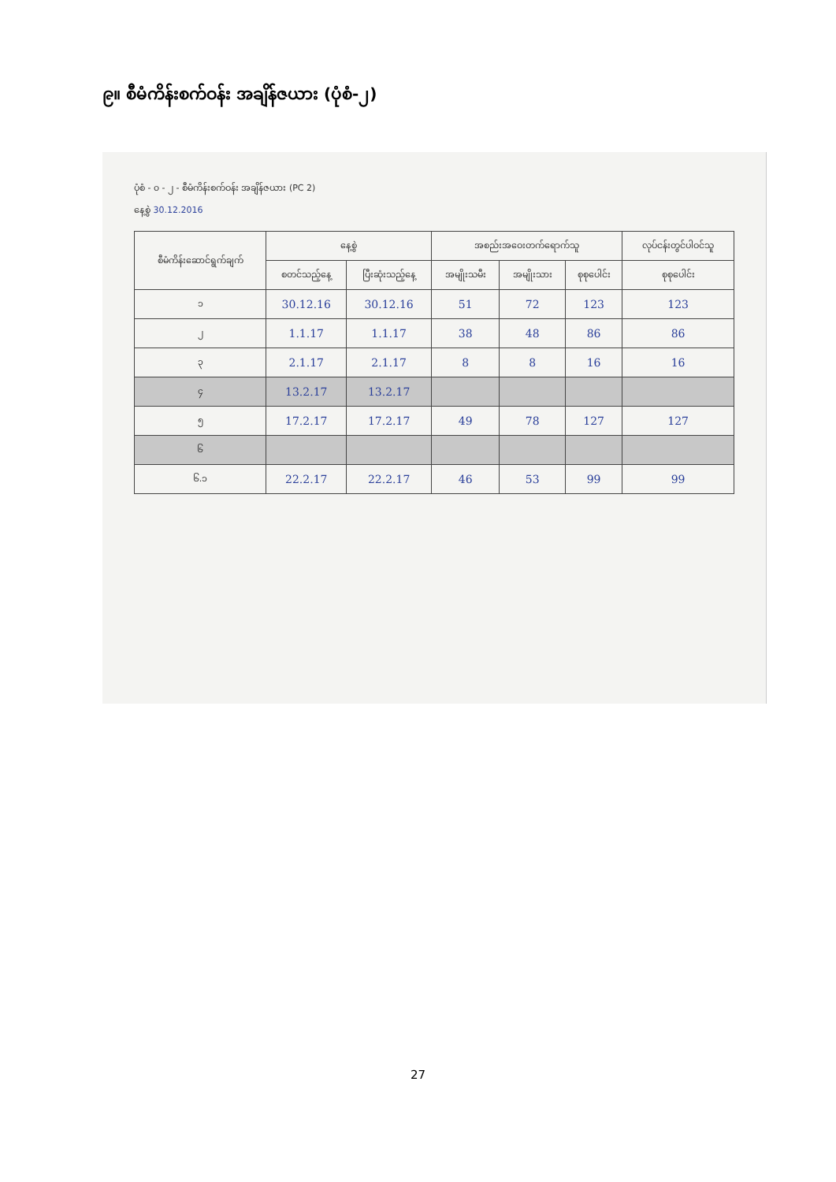၉။ စီမံကိန်းစက်ဝန်း အချိန်ဇယား (ပုံစံ-၂)
ပုံစံ - ၀ - ၂ - စီမံကိန်းစက်ဝန်း အချိန်ဇယား (PC 2)
နေ့စွဲ 30.12.2016
| စီမံကိန်းဆောင်ရွက်ချက် | နေ့စွဲ | | အစည်းအဝေးတက်ရောက်သူ | | | လုပ်ငန်းတွင်ပါဝင်သူ |
| --- | --- | --- | --- | --- | --- | --- |
| | စတင်သည့်နေ့ | ပြီးဆုံးသည့်နေ့ | အမျိုးသမီး | အမျိုးသား | စုစုပေါင်း | စုစုပေါင်း |
| ၁ | 30.12.16 | 30.12.16 | 51 | 72 | 123 | 123 |
| ၂ | 1.1.17 | 1.1.17 | 38 | 48 | 86 | 86 |
| ၃ | 2.1.17 | 2.1.17 | 8 | 8 | 16 | 16 |
| ၄ | 13.2.17 | 13.2.17 | | | | |
| ၅ | 17.2.17 | 17.2.17 | 49 | 78 | 127 | 127 |
| ၆ | | | | | | |
| ၆.၁ | 22.2.17 | 22.2.17 | 46 | 53 | 99 | 99 |
27